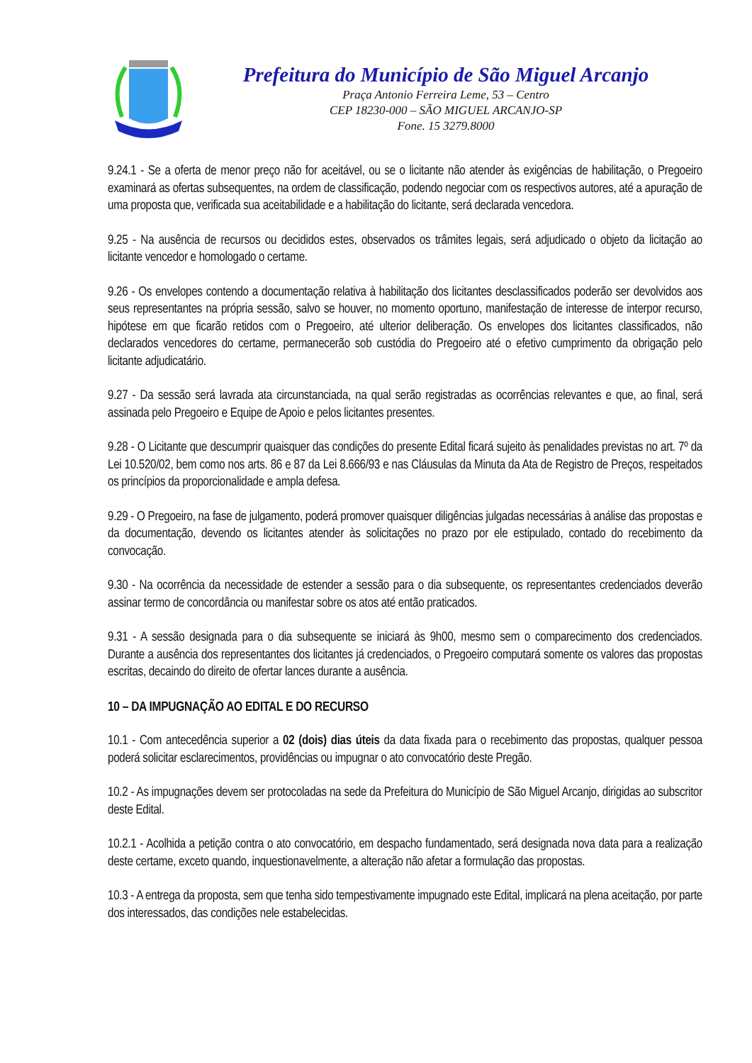Prefeitura do Município de São Miguel Arcanjo
Praça Antonio Ferreira Leme, 53 – Centro
CEP 18230-000 – SÃO MIGUEL ARCANJO-SP
Fone. 15 3279.8000
9.24.1 - Se a oferta de menor preço não for aceitável, ou se o licitante não atender às exigências de habilitação, o Pregoeiro examinará as ofertas subsequentes, na ordem de classificação, podendo negociar com os respectivos autores, até a apuração de uma proposta que, verificada sua aceitabilidade e a habilitação do licitante, será declarada vencedora.
9.25 - Na ausência de recursos ou decididos estes, observados os trâmites legais, será adjudicado o objeto da licitação ao licitante vencedor e homologado o certame.
9.26 - Os envelopes contendo a documentação relativa à habilitação dos licitantes desclassificados poderão ser devolvidos aos seus representantes na própria sessão, salvo se houver, no momento oportuno, manifestação de interesse de interpor recurso, hipótese em que ficarão retidos com o Pregoeiro, até ulterior deliberação. Os envelopes dos licitantes classificados, não declarados vencedores do certame, permanecerão sob custódia do Pregoeiro até o efetivo cumprimento da obrigação pelo licitante adjudicatário.
9.27 - Da sessão será lavrada ata circunstanciada, na qual serão registradas as ocorrências relevantes e que, ao final, será assinada pelo Pregoeiro e Equipe de Apoio e pelos licitantes presentes.
9.28 - O Licitante que descumprir quaisquer das condições do presente Edital ficará sujeito às penalidades previstas no art. 7º da Lei 10.520/02, bem como nos arts. 86 e 87 da Lei 8.666/93 e nas Cláusulas da Minuta da Ata de Registro de Preços, respeitados os princípios da proporcionalidade e ampla defesa.
9.29 - O Pregoeiro, na fase de julgamento, poderá promover quaisquer diligências julgadas necessárias à análise das propostas e da documentação, devendo os licitantes atender às solicitações no prazo por ele estipulado, contado do recebimento da convocação.
9.30 - Na ocorrência da necessidade de estender a sessão para o dia subsequente, os representantes credenciados deverão assinar termo de concordância ou manifestar sobre os atos até então praticados.
9.31 - A sessão designada para o dia subsequente se iniciará às 9h00, mesmo sem o comparecimento dos credenciados. Durante a ausência dos representantes dos licitantes já credenciados, o Pregoeiro computará somente os valores das propostas escritas, decaindo do direito de ofertar lances durante a ausência.
10 – DA IMPUGNAÇÃO AO EDITAL E DO RECURSO
10.1 - Com antecedência superior a 02 (dois) dias úteis da data fixada para o recebimento das propostas, qualquer pessoa poderá solicitar esclarecimentos, providências ou impugnar o ato convocatório deste Pregão.
10.2 - As impugnações devem ser protocoladas na sede da Prefeitura do Município de São Miguel Arcanjo, dirigidas ao subscritor deste Edital.
10.2.1 - Acolhida a petição contra o ato convocatório, em despacho fundamentado, será designada nova data para a realização deste certame, exceto quando, inquestionavelmente, a alteração não afetar a formulação das propostas.
10.3 - A entrega da proposta, sem que tenha sido tempestivamente impugnado este Edital, implicará na plena aceitação, por parte dos interessados, das condições nele estabelecidas.